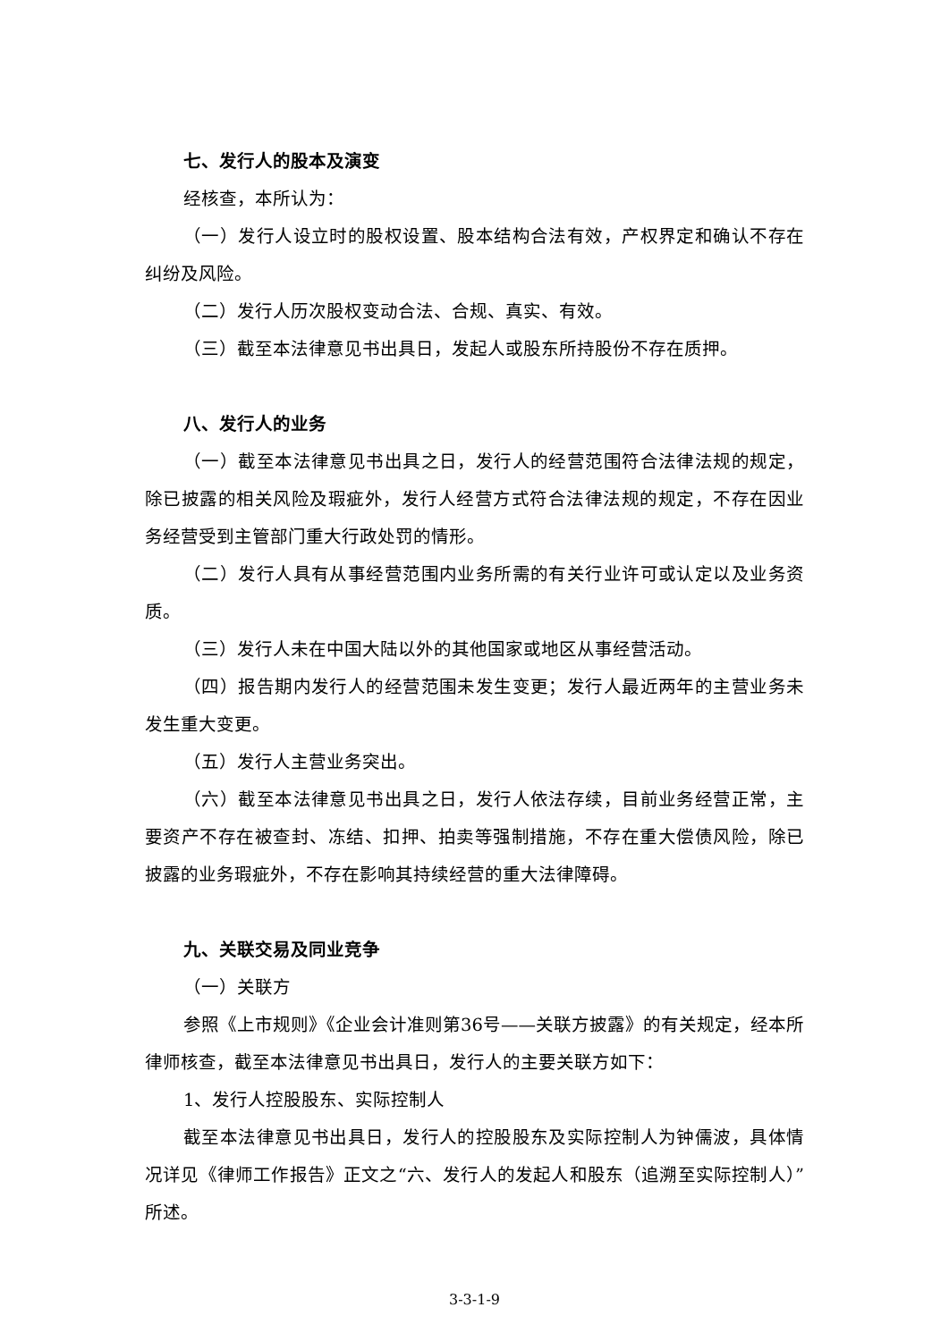七、发行人的股本及演变
经核查，本所认为：
（一）发行人设立时的股权设置、股本结构合法有效，产权界定和确认不存在纠纷及风险。
（二）发行人历次股权变动合法、合规、真实、有效。
（三）截至本法律意见书出具日，发起人或股东所持股份不存在质押。
八、发行人的业务
（一）截至本法律意见书出具之日，发行人的经营范围符合法律法规的规定，除已披露的相关风险及瑕疵外，发行人经营方式符合法律法规的规定，不存在因业务经营受到主管部门重大行政处罚的情形。
（二）发行人具有从事经营范围内业务所需的有关行业许可或认定以及业务资质。
（三）发行人未在中国大陆以外的其他国家或地区从事经营活动。
（四）报告期内发行人的经营范围未发生变更；发行人最近两年的主营业务未发生重大变更。
（五）发行人主营业务突出。
（六）截至本法律意见书出具之日，发行人依法存续，目前业务经营正常，主要资产不存在被查封、冻结、扣押、拍卖等强制措施，不存在重大偿债风险，除已披露的业务瑕疵外，不存在影响其持续经营的重大法律障碍。
九、关联交易及同业竞争
（一）关联方
参照《上市规则》《企业会计准则第36号——关联方披露》的有关规定，经本所律师核查，截至本法律意见书出具日，发行人的主要关联方如下：
1、发行人控股股东、实际控制人
截至本法律意见书出具日，发行人的控股股东及实际控制人为钟儒波，具体情况详见《律师工作报告》正文之“六、发行人的发起人和股东（追溯至实际控制人）”所述。
3-3-1-9